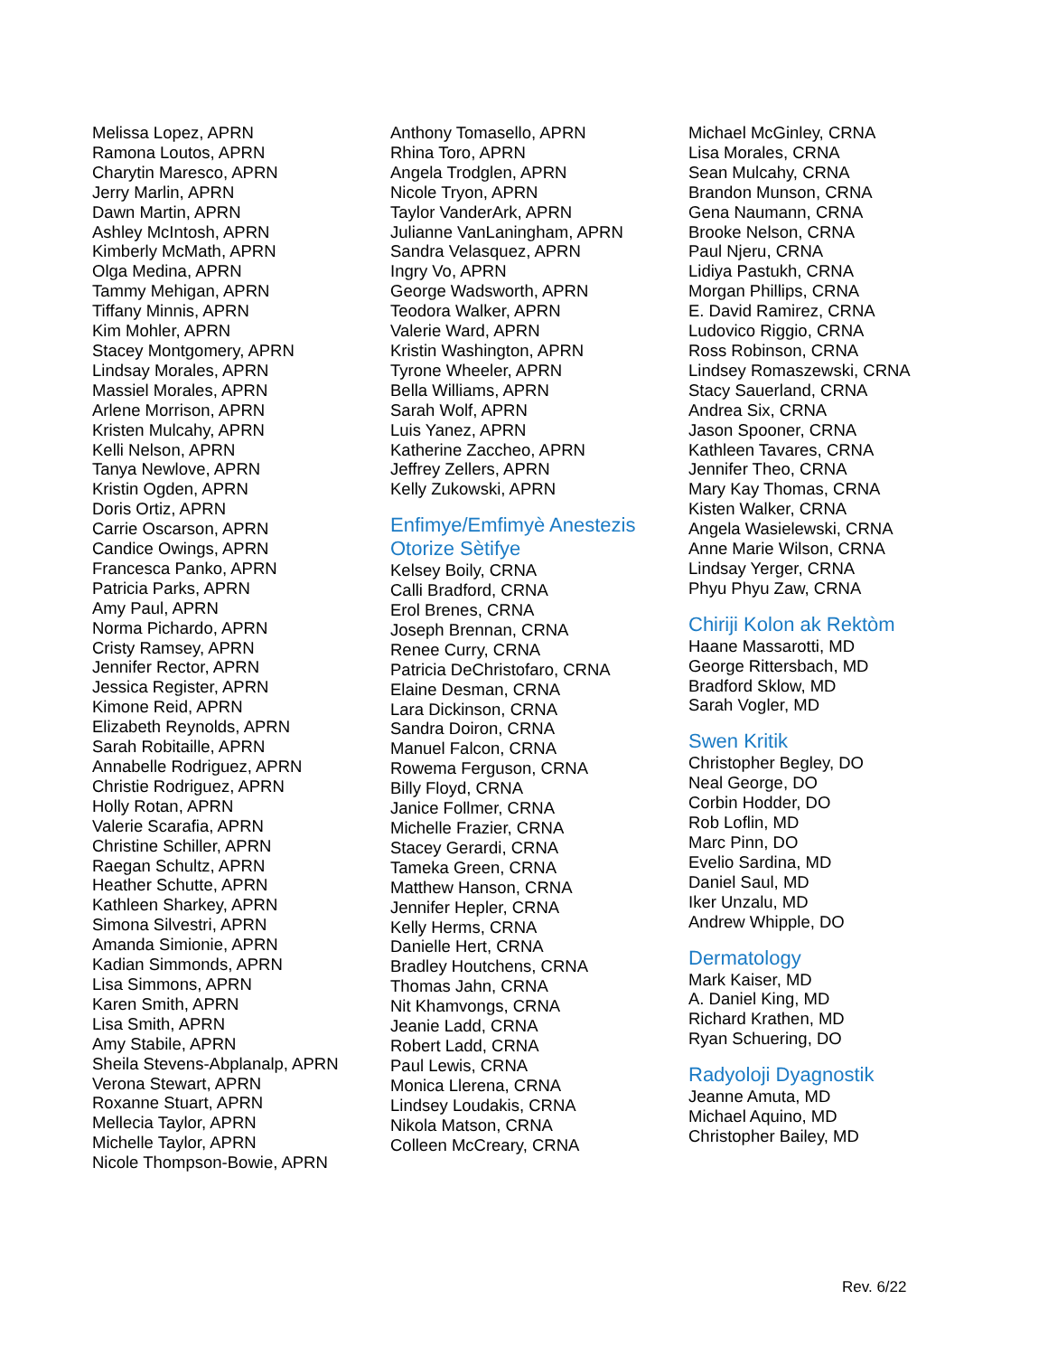Melissa Lopez, APRN
Ramona Loutos, APRN
Charytin Maresco, APRN
Jerry Marlin, APRN
Dawn Martin, APRN
Ashley McIntosh, APRN
Kimberly McMath, APRN
Olga Medina, APRN
Tammy Mehigan, APRN
Tiffany Minnis, APRN
Kim Mohler, APRN
Stacey Montgomery, APRN
Lindsay Morales, APRN
Massiel Morales, APRN
Arlene Morrison, APRN
Kristen Mulcahy, APRN
Kelli Nelson, APRN
Tanya Newlove, APRN
Kristin Ogden, APRN
Doris Ortiz, APRN
Carrie Oscarson, APRN
Candice Owings, APRN
Francesca Panko, APRN
Patricia Parks, APRN
Amy Paul, APRN
Norma Pichardo, APRN
Cristy Ramsey, APRN
Jennifer Rector, APRN
Jessica Register, APRN
Kimone Reid, APRN
Elizabeth Reynolds, APRN
Sarah Robitaille, APRN
Annabelle Rodriguez, APRN
Christie Rodriguez, APRN
Holly Rotan, APRN
Valerie Scarafia, APRN
Christine Schiller, APRN
Raegan Schultz, APRN
Heather Schutte, APRN
Kathleen Sharkey, APRN
Simona Silvestri, APRN
Amanda Simionie, APRN
Kadian Simmonds, APRN
Lisa Simmons, APRN
Karen Smith, APRN
Lisa Smith, APRN
Amy Stabile, APRN
Sheila Stevens-Abplanalp, APRN
Verona Stewart, APRN
Roxanne Stuart, APRN
Mellecia Taylor, APRN
Michelle Taylor, APRN
Nicole Thompson-Bowie, APRN
Anthony Tomasello, APRN
Rhina Toro, APRN
Angela Trodglen, APRN
Nicole Tryon, APRN
Taylor VanderArk, APRN
Julianne VanLaningham, APRN
Sandra Velasquez, APRN
Ingry Vo, APRN
George Wadsworth, APRN
Teodora Walker, APRN
Valerie Ward, APRN
Kristin Washington, APRN
Tyrone Wheeler, APRN
Bella Williams, APRN
Sarah Wolf, APRN
Luis Yanez, APRN
Katherine Zaccheo, APRN
Jeffrey Zellers, APRN
Kelly Zukowski, APRN
Enfimye/Emfimyè Anestezis Otorize Sètifye
Kelsey Boily, CRNA
Calli Bradford, CRNA
Erol Brenes, CRNA
Joseph Brennan, CRNA
Renee Curry, CRNA
Patricia DeChristofaro, CRNA
Elaine Desman, CRNA
Lara Dickinson, CRNA
Sandra Doiron, CRNA
Manuel Falcon, CRNA
Rowema Ferguson, CRNA
Billy Floyd, CRNA
Janice Follmer, CRNA
Michelle Frazier, CRNA
Stacey Gerardi, CRNA
Tameka Green, CRNA
Matthew Hanson, CRNA
Jennifer Hepler, CRNA
Kelly Herms, CRNA
Danielle Hert, CRNA
Bradley Houtchens, CRNA
Thomas Jahn, CRNA
Nit Khamvongs, CRNA
Jeanie Ladd, CRNA
Robert Ladd, CRNA
Paul Lewis, CRNA
Monica Llerena, CRNA
Lindsey Loudakis, CRNA
Nikola Matson, CRNA
Colleen McCreary, CRNA
Michael McGinley, CRNA
Lisa Morales, CRNA
Sean Mulcahy, CRNA
Brandon Munson, CRNA
Gena Naumann, CRNA
Brooke Nelson, CRNA
Paul Njeru, CRNA
Lidiya Pastukh, CRNA
Morgan Phillips, CRNA
E. David Ramirez, CRNA
Ludovico Riggio, CRNA
Ross Robinson, CRNA
Lindsey Romaszewski, CRNA
Stacy Sauerland, CRNA
Andrea Six, CRNA
Jason Spooner, CRNA
Kathleen Tavares, CRNA
Jennifer Theo, CRNA
Mary Kay Thomas, CRNA
Kisten Walker, CRNA
Angela Wasielewski, CRNA
Anne Marie Wilson, CRNA
Lindsay Yerger, CRNA
Phyu Phyu Zaw, CRNA
Chiriji Kolon ak Rektòm
Haane Massarotti, MD
George Rittersbach, MD
Bradford Sklow, MD
Sarah Vogler, MD
Swen Kritik
Christopher Begley, DO
Neal George, DO
Corbin Hodder, DO
Rob Loflin, MD
Marc Pinn, DO
Evelio Sardina, MD
Daniel Saul, MD
Iker Unzalu, MD
Andrew Whipple, DO
Dermatology
Mark Kaiser, MD
A. Daniel King, MD
Richard Krathen, MD
Ryan Schuering, DO
Radyoloji Dyagnostik
Jeanne Amuta, MD
Michael Aquino, MD
Christopher Bailey, MD
Rev. 6/22